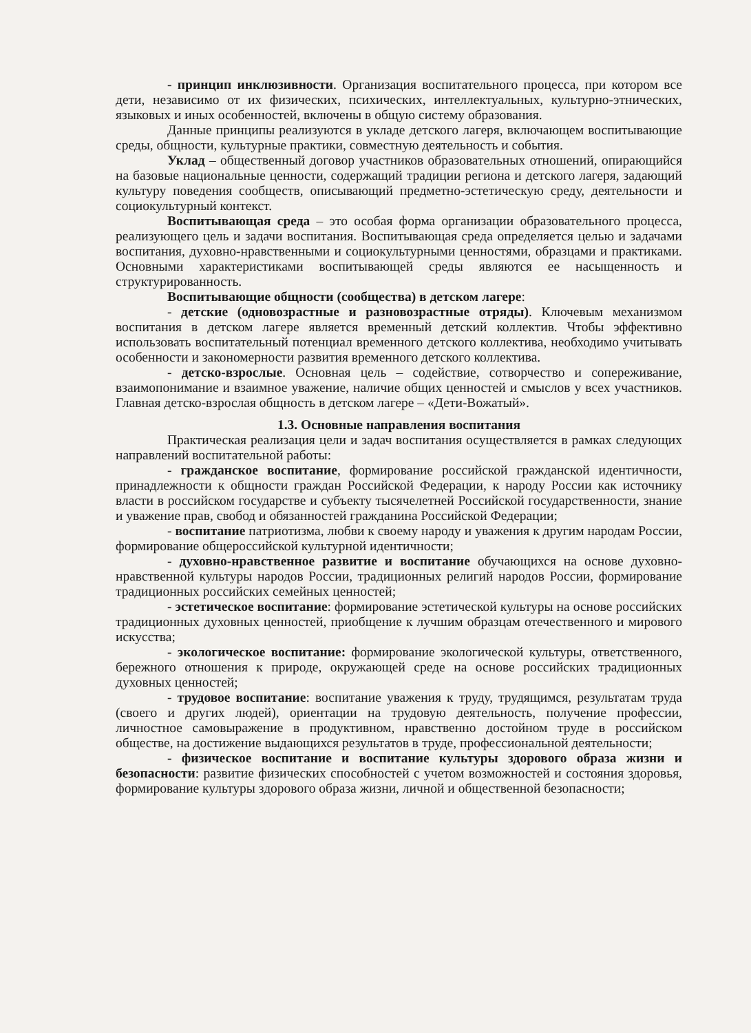- принцип инклюзивности. Организация воспитательного процесса, при котором все дети, независимо от их физических, психических, интеллектуальных, культурно-этнических, языковых и иных особенностей, включены в общую систему образования.
Данные принципы реализуются в укладе детского лагеря, включающем воспитывающие среды, общности, культурные практики, совместную деятельность и события.
Уклад – общественный договор участников образовательных отношений, опирающийся на базовые национальные ценности, содержащий традиции региона и детского лагеря, задающий культуру поведения сообществ, описывающий предметно-эстетическую среду, деятельности и социокультурный контекст.
Воспитывающая среда – это особая форма организации образовательного процесса, реализующего цель и задачи воспитания. Воспитывающая среда определяется целью и задачами воспитания, духовно-нравственными и социокультурными ценностями, образцами и практиками. Основными характеристиками воспитывающей среды являются ее насыщенность и структурированность.
Воспитывающие общности (сообщества) в детском лагере:
- детские (одновозрастные и разновозрастные отряды). Ключевым механизмом воспитания в детском лагере является временный детский коллектив. Чтобы эффективно использовать воспитательный потенциал временного детского коллектива, необходимо учитывать особенности и закономерности развития временного детского коллектива.
- детско-взрослые. Основная цель – содействие, сотворчество и сопереживание, взаимопонимание и взаимное уважение, наличие общих ценностей и смыслов у всех участников. Главная детско-взрослая общность в детском лагере – «Дети-Вожатый».
1.3. Основные направления воспитания
Практическая реализация цели и задач воспитания осуществляется в рамках следующих направлений воспитательной работы:
- гражданское воспитание, формирование российской гражданской идентичности, принадлежности к общности граждан Российской Федерации, к народу России как источнику власти в российском государстве и субъекту тысячелетней Российской государственности, знание и уважение прав, свобод и обязанностей гражданина Российской Федерации;
- воспитание патриотизма, любви к своему народу и уважения к другим народам России, формирование общероссийской культурной идентичности;
- духовно-нравственное развитие и воспитание обучающихся на основе духовно-нравственной культуры народов России, традиционных религий народов России, формирование традиционных российских семейных ценностей;
- эстетическое воспитание: формирование эстетической культуры на основе российских традиционных духовных ценностей, приобщение к лучшим образцам отечественного и мирового искусства;
- экологическое воспитание: формирование экологической культуры, ответственного, бережного отношения к природе, окружающей среде на основе российских традиционных духовных ценностей;
- трудовое воспитание: воспитание уважения к труду, трудящимся, результатам труда (своего и других людей), ориентации на трудовую деятельность, получение профессии, личностное самовыражение в продуктивном, нравственно достойном труде в российском обществе, на достижение выдающихся результатов в труде, профессиональной деятельности;
- физическое воспитание и воспитание культуры здорового образа жизни и безопасности: развитие физических способностей с учетом возможностей и состояния здоровья, формирование культуры здорового образа жизни, личной и общественной безопасности;